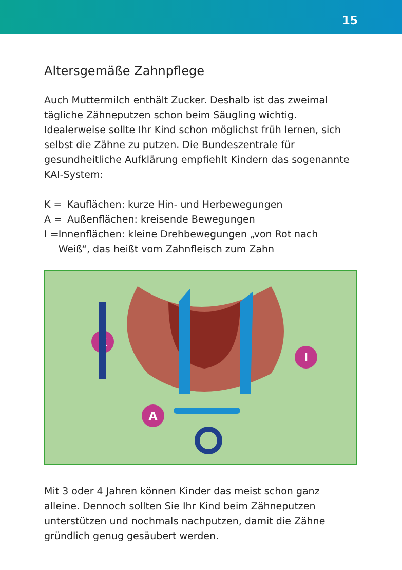15
Altersgemäße Zahnpflege
Auch Muttermilch enthält Zucker. Deshalb ist das zweimal tägliche Zähneputzen schon beim Säugling wichtig. Idealerweise sollte Ihr Kind schon möglichst früh lernen, sich selbst die Zähne zu putzen. Die Bundeszentrale für gesundheitliche Aufklärung empfiehlt Kindern das sogenannte KAI-System:
K = Kauflächen: kurze Hin- und Herbewegungen
A = Außenflächen: kreisende Bewegungen
I = Innenflächen: kleine Drehbewegungen „von Rot nach Weiß“, das heißt vom Zahnfleisch zum Zahn
K
A
I
Mit 3 oder 4 Jahren können Kinder das meist schon ganz alleine. Dennoch sollten Sie Ihr Kind beim Zähneputzen unterstützen und nochmals nachputzen, damit die Zähne gründlich genug gesäubert werden.